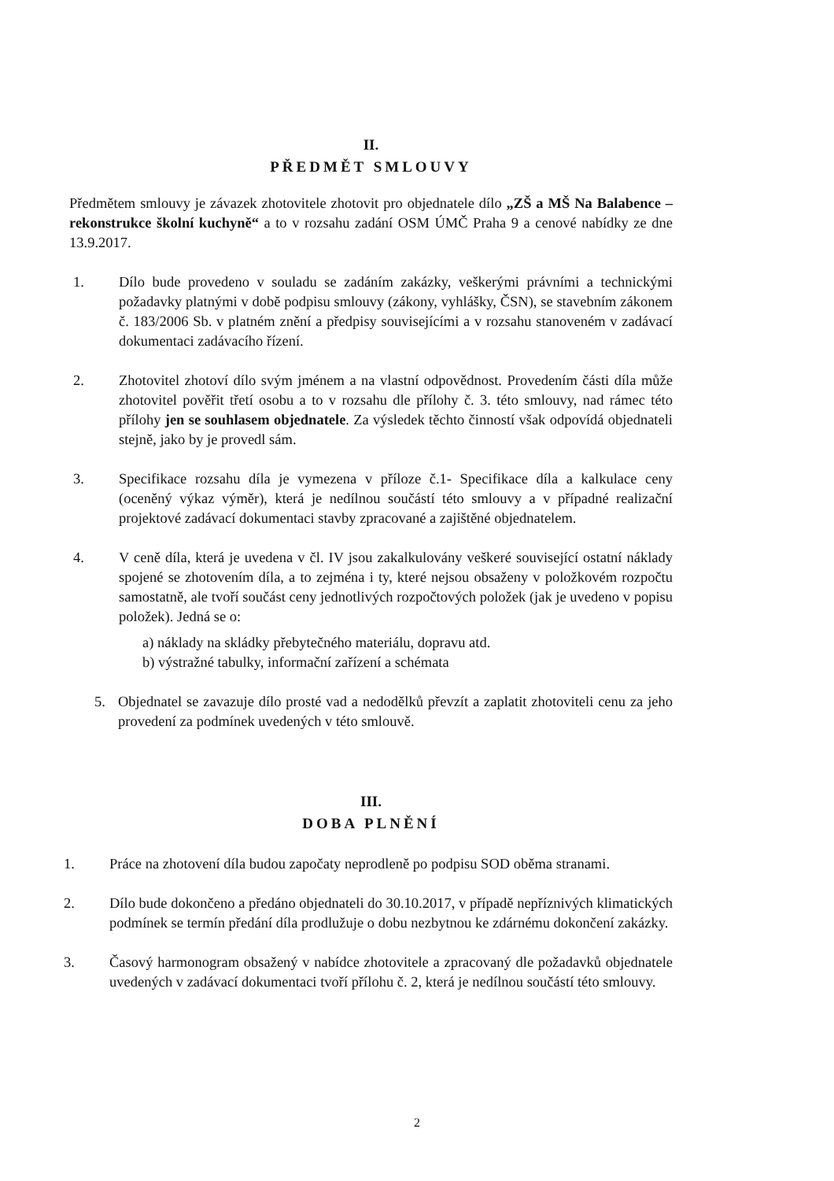II.
PŘEDMĚT SMLOUVY
Předmětem smlouvy je závazek zhotovitele zhotovit pro objednatele dílo „ZŠ a MŠ Na Balabence – rekonstrukce školní kuchyně“ a to v rozsahu zadání OSM ÚMČ Praha 9 a cenové nabídky ze dne 13.9.2017.
1. Dílo bude provedeno v souladu se zadáním zakázky, veškerými právními a technickými požadavky platnými v době podpisu smlouvy (zákony, vyhlášky, ČSN), se stavebním zákonem č. 183/2006 Sb. v platném znění a předpisy souvisejícími a v rozsahu stanoveném v zadávací dokumentaci zadávacího řízení.
2. Zhotovitel zhotoví dílo svým jménem a na vlastní odpovědnost. Provedením části díla může zhotovitel pověřit třetí osobu a to v rozsahu dle přílohy č. 3. této smlouvy, nad rámec této přílohy jen se souhlasem objednatele. Za výsledek těchto činností však odpovídá objednateli stejně, jako by je provedl sám.
3. Specifikace rozsahu díla je vymezena v příloze č.1- Specifikace díla a kalkulace ceny (oceněný výkaz výměr), která je nedílnou součástí této smlouvy a v případné realizační projektové zadávací dokumentaci stavby zpracované a zajištěné objednatelem.
4. V ceně díla, která je uvedena v čl. IV jsou zakalkulovány veškeré související ostatní náklady spojené se zhotovením díla, a to zejména i ty, které nejsou obsaženy v položkovém rozpočtu samostatně, ale tvoří součást ceny jednotlivých rozpočtových položek (jak je uvedeno v popisu položek). Jedná se o:
a) náklady na skládky přebytečného materiálu, dopravu atd.
b) výstražné tabulky, informační zařízení a schémata
5. Objednatel se zavazuje dílo prosté vad a nedodělků převzít a zaplatit zhotoviteli cenu za jeho provedení za podmínek uvedených v této smlouvě.
III.
DOBA PLNĚNÍ
1. Práce na zhotovení díla budou započaty neprodleně po podpisu SOD oběma stranami.
2. Dílo bude dokončeno a předáno objednateli do 30.10.2017, v případě nepříznivých klimatických podmínek se termín předání díla prodlužuje o dobu nezbytnou ke zdárnému dokončení zakázky.
3. Časový harmonogram obsažený v nabídce zhotovitele a zpracovaný dle požadavků objednatele uvedených v zadávací dokumentaci tvoří přílohu č. 2, která je nedílnou součástí této smlouvy.
2